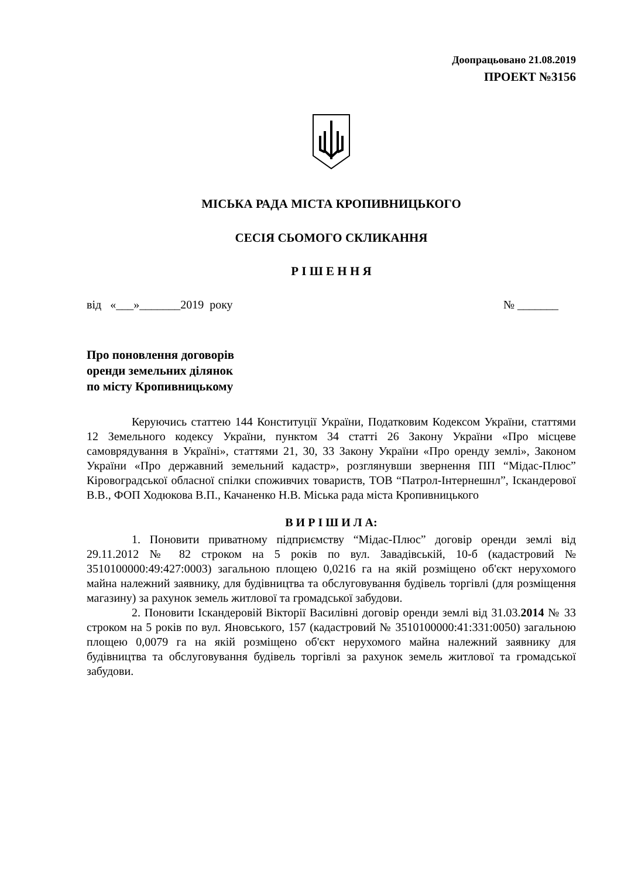Доопрацьовано 21.08.2019
ПРОЕКТ №3156
МІСЬКА РАДА МІСТА КРОПИВНИЦЬКОГО
СЕСІЯ СЬОМОГО СКЛИКАННЯ
Р І Ш Е Н Н Я
від «___»_______2019 року № _______
Про поновлення договорів
оренди земельних ділянок
по місту Кропивницькому
Керуючись статтею 144 Конституції України, Податковим Кодексом України, статтями 12 Земельного кодексу України, пунктом 34 статті 26 Закону України «Про місцеве самоврядування в Україні», статтями 21, 30, 33 Закону України «Про оренду землі», Законом України «Про державний земельний кадастр», розглянувши звернення ПП “Мідас-Плюс” Кіровоградської обласної спілки споживчих товариств, ТОВ “Патрол-Інтернешнл”, Іскандерової В.В., ФОП Ходюкова В.П., Качаненко Н.В. Міська рада міста Кропивницького
В И Р І Ш И Л А:
1. Поновити приватному підприємству “Мідас-Плюс” договір оренди землі від 29.11.2012 № 82 строком на 5 років по вул. Завадівській, 10-б (кадастровий № 3510100000:49:427:0003) загальною площею 0,0216 га на якій розміщено об'єкт нерухомого майна належний заявнику, для будівництва та обслуговування будівель торгівлі (для розміщення магазину) за рахунок земель житлової та громадської забудови.
2. Поновити Іскандеровій Вікторії Василівні договір оренди землі від 31.03.2014 № 33 строком на 5 років по вул. Яновського, 157 (кадастровий № 3510100000:41:331:0050) загальною площею 0,0079 га на якій розміщено об'єкт нерухомого майна належний заявнику для будівництва та обслуговування будівель торгівлі за рахунок земель житлової та громадської забудови.